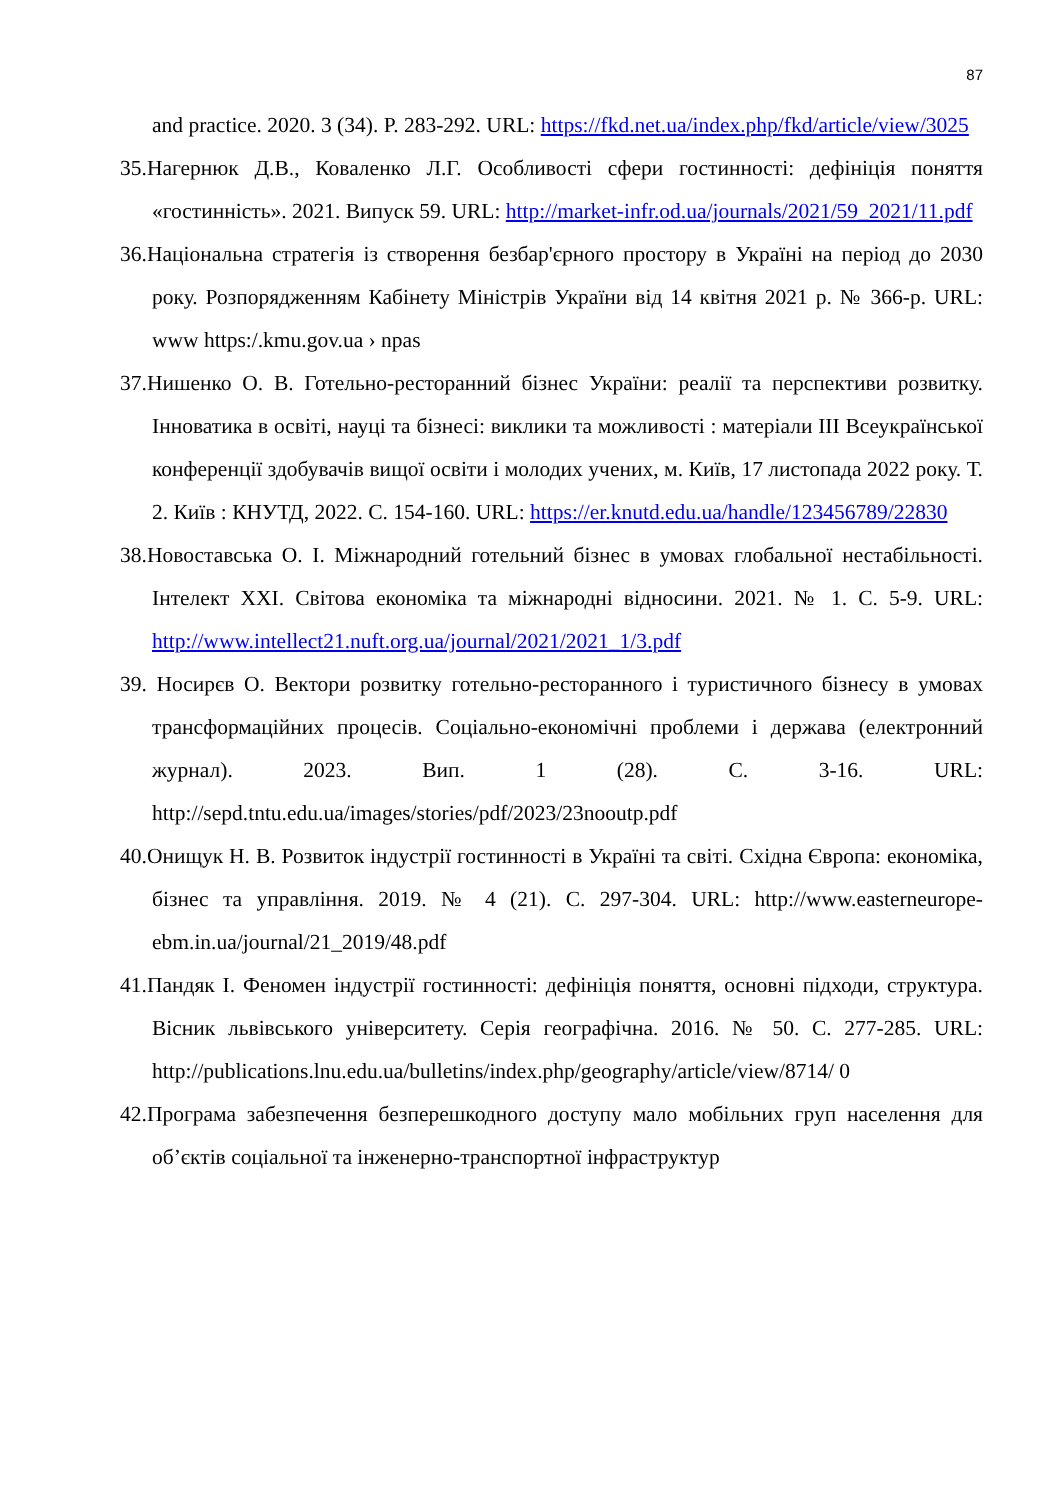87
and practice. 2020. 3 (34). P. 283-292. URL: https://fkd.net.ua/index.php/fkd/article/view/3025
35.Нагернюк Д.В., Коваленко Л.Г. Особливості сфери гостинності: дефініція поняття «гостинність». 2021. Випуск 59. URL: http://market-infr.od.ua/journals/2021/59_2021/11.pdf
36.Національна стратегія із створення безбар'єрного простору в Україні на період до 2030 року. Розпорядженням Кабінету Міністрів України від 14 квітня 2021 р. № 366-р. URL: www https:/.kmu.gov.ua › npas
37.Нишенко О. В. Готельно-ресторанний бізнес України: реалії та перспективи розвитку. Інноватика в освіті, науці та бізнесі: виклики та можливості : матеріали ІІІ Всеукраїнської конференції здобувачів вищої освіти і молодих учених, м. Київ, 17 листопада 2022 року. Т. 2. Київ : КНУТД, 2022. С. 154-160. URL: https://er.knutd.edu.ua/handle/123456789/22830
38.Новоставська О. І. Міжнародний готельний бізнес в умовах глобальної нестабільності. Інтелект XXI. Світова економіка та міжнародні відносини. 2021. № 1. С. 5-9. URL: http://www.intellect21.nuft.org.ua/journal/2021/2021_1/3.pdf
39. Носирєв О. Вектори розвитку готельно-ресторанного і туристичного бізнесу в умовах трансформаційних процесів. Соціально-економічні проблеми і держава (електронний журнал). 2023. Вип. 1 (28). С. 3-16. URL: http://sepd.tntu.edu.ua/images/stories/pdf/2023/23nooutp.pdf
40.Онищук Н. В. Розвиток індустрії гостинності в Україні та світі. Східна Європа: економіка, бізнес та управління. 2019. № 4 (21). С. 297-304. URL: http://www.easterneurope-ebm.in.ua/journal/21_2019/48.pdf
41.Пандяк І. Феномен індустрії гостинності: дефініція поняття, основні підходи, структура. Вісник львівського університету. Серія географічна. 2016. № 50. С. 277-285. URL: http://publications.lnu.edu.ua/bulletins/index.php/geography/article/view/8714/ 0
42.Програма забезпечення безперешкодного доступу мало мобільних груп населення для об’єктів соціальної та інженерно-транспортної інфраструктур